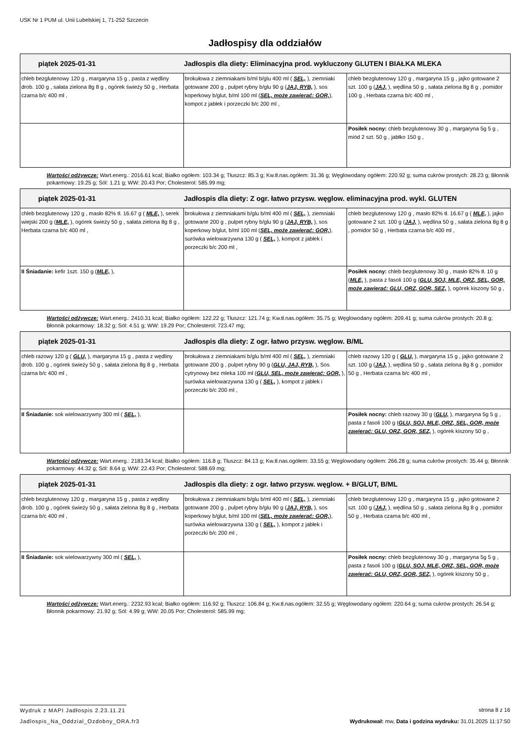USK Nr 1 PUM ul. Unii Lubelskiej 1, 71-252 Szczecin
Jadłospisy dla oddziałów
| piątek 2025-01-31 Jadłospis dla diety: Eliminacyjna prod. wykluczony GLUTEN I BIAŁKA MLEKA | | |
| --- | --- | --- |
| chleb bezglutenowy 120 g , margaryna 15 g , pasta z wędliny drob. 100 g , sałata zielona 8g 8 g , ogórek świeży 50 g , Herbata czarna b/c 400 ml , | brokułowa z ziemniakami b/ml b/glu 400 ml ( SEL, ), ziemniaki gotowane 200 g , pulpet rybny b/glu 90 g ( JAJ, RYB, ), sos koperkowy b/glut, b/ml 100 ml ( SEL, może zawierać: GOR, ), kompot z jabłek i porzeczki b/c 200 ml , | chleb bezglutenowy 120 g , margaryna 15 g , jajko gotowane 2 szt. 100 g ( JAJ, ), wędlina 50 g , sałata zielona 8g 8 g , pomidor 100 g , Herbata czarna b/c 400 ml , |
| | | Posiłek nocny: chleb bezglutenowy 30 g , margaryna 5g 5 g , miód 2 szt. 50 g , jabłko 150 g , |
Wartości odżywcze: Wart.energ.: 2016.61 kcal; Białko ogółem: 103.34 g; Tłuszcz: 85.3 g; Kw.tł.nas.ogółem: 31.36 g; Węglowodany ogółem: 220.92 g; suma cukrów prostych: 28.23 g; Błonnik pokarmowy: 19.25 g; Sól: 1.21 g; WW: 20.43 Por; Cholesterol: 585.99 mg;
| piątek 2025-01-31 Jadłospis dla diety: Z ogr. łatwo przysw. węglow. eliminacyjna prod. wykl. GLUTEN | | |
| --- | --- | --- |
| chleb bezglutenowy 120 g , masło 82% tł. 16.67 g ( MLE, ), serek wiejski 200 g ( MLE, ), ogórek świeży 50 g , sałata zielona 8g 8 g , Herbata czarna b/c 400 ml , | brokułowa z ziemniakami b/glu b/ml 400 ml ( SEL, ), ziemniaki gotowane 200 g , pulpet rybny b/glu 90 g ( JAJ, RYB, ), sos koperkowy b/glut, b/ml 100 ml ( SEL, może zawierać: GOR, ), surówka wielowarzywna 130 g ( SEL, ), kompot z jabłek i porzeczki b/c 200 ml , | chleb bezglutenowy 120 g , masło 82% tł. 16.67 g ( MLE, ), jajko gotowane 2 szt. 100 g ( JAJ, ), wędlina 50 g , sałata zielona 8g 8 g , pomidor 50 g , Herbata czarna b/c 400 ml , |
| II Śniadanie: kefir 1szt. 150 g ( MLE, ), | | Posiłek nocny: chleb bezglutenowy 30 g , masło 82% tł. 10 g ( MLE, ), pasta z fasoli 100 g ( GLU, SOJ, MLE, ORZ, SEL, GOR, może zawierać: GLU, ORZ, GOR, SEZ, ), ogórek kiszony 50 g , |
Wartości odżywcze: Wart.energ.: 2410.31 kcal; Białko ogółem: 122.22 g; Tłuszcz: 121.74 g; Kw.tł.nas.ogółem: 35.75 g; Węglowodany ogółem: 209.41 g; suma cukrów prostych: 20.8 g; Błonnik pokarmowy: 18.32 g; Sól: 4.51 g; WW: 19.29 Por; Cholesterol: 723.47 mg;
| piątek 2025-01-31 Jadłospis dla diety: Z ogr. łatwo przysw. węglow. B/ML | | |
| --- | --- | --- |
| chleb razowy 120 g ( GLU, ), margaryna 15 g , pasta z wędliny drob. 100 g , ogórek świeży 50 g , sałata zielona 8g 8 g , Herbata czarna b/c 400 ml , | brokułowa z ziemniakami b/glu b/ml 400 ml ( SEL, ), ziemniaki gotowane 200 g , pulpet rybny 90 g ( GLU, JAJ, RYB, ), Sos cytrynowy bez mleka 100 ml ( GLU, SEL, może zawierać: GOR, ), surówka wielowarzywna 130 g ( SEL, ), kompot z jabłek i porzeczki b/c 200 ml , | chleb razowy 120 g ( GLU, ), margaryna 15 g , jajko gotowane 2 szt. 100 g ( JAJ, ), wędlina 50 g , sałata zielona 8g 8 g , pomidor 50 g , Herbata czarna b/c 400 ml , |
| II Śniadanie: sok wielowarzywny 300 ml ( SEL, ), | | Posiłek nocny: chleb razowy 30 g ( GLU, ), margaryna 5g 5 g , pasta z fasoli 100 g ( GLU, SOJ, MLE, ORZ, SEL, GOR, może zawierać: GLU, ORZ, GOR, SEZ, ), ogórek kiszony 50 g , |
Wartości odżywcze: Wart.energ.: 2183.34 kcal; Białko ogółem: 116.8 g; Tłuszcz: 84.13 g; Kw.tł.nas.ogółem: 33.55 g; Węglowodany ogółem: 266.28 g; suma cukrów prostych: 35.44 g; Błonnik pokarmowy: 44.32 g; Sól: 8.64 g; WW: 22.43 Por; Cholesterol: 588.69 mg;
| piątek 2025-01-31 Jadłospis dla diety: z ogr. łatwo przysw. węglow. + B/GLUT, B/ML | | |
| --- | --- | --- |
| chleb bezglutenowy 120 g , margaryna 15 g , pasta z wędliny drob. 100 g , ogórek świeży 50 g , sałata zielona 8g 8 g , Herbata czarna b/c 400 ml , | brokułowa z ziemniakami b/glu b/ml 400 ml ( SEL, ), ziemniaki gotowane 200 g , pulpet rybny b/glu 90 g ( JAJ, RYB, ), sos koperkowy b/glut, b/ml 100 ml ( SEL, może zawierać: GOR, ), surówka wielowarzywna 130 g ( SEL, ), kompot z jabłek i porzeczki b/c 200 ml , | chleb bezglutenowy 120 g , margaryna 15 g , jajko gotowane 2 szt. 100 g ( JAJ, ), wędlina 50 g , sałata zielona 8g 8 g , pomidor 50 g , Herbata czarna b/c 400 ml , |
| II Śniadanie: sok wielowarzywny 300 ml ( SEL, ), | | Posiłek nocny: chleb bezglutenowy 30 g , margaryna 5g 5 g , pasta z fasoli 100 g ( GLU, SOJ, MLE, ORZ, SEL, GOR, może zawierać: GLU, ORZ, GOR, SEZ, ), ogórek kiszony 50 g , |
Wartości odżywcze: Wart.energ.: 2232.93 kcal; Białko ogółem: 116.92 g; Tłuszcz: 106.84 g; Kw.tł.nas.ogółem: 32.55 g; Węglowodany ogółem: 220.64 g; suma cukrów prostych: 26.54 g; Błonnik pokarmowy: 21.92 g; Sól: 4.99 g; WW: 20.05 Por; Cholesterol: 585.99 mg;
Wydruk z MAPI Jadłospis 2.23.11.21
strona 8 z 16
Jadlospis_Na_Oddzial_Ozdobny_ORA.fr3
Wydrukował: mw, Data i godzina wydruku: 31.01.2025 11:17:50